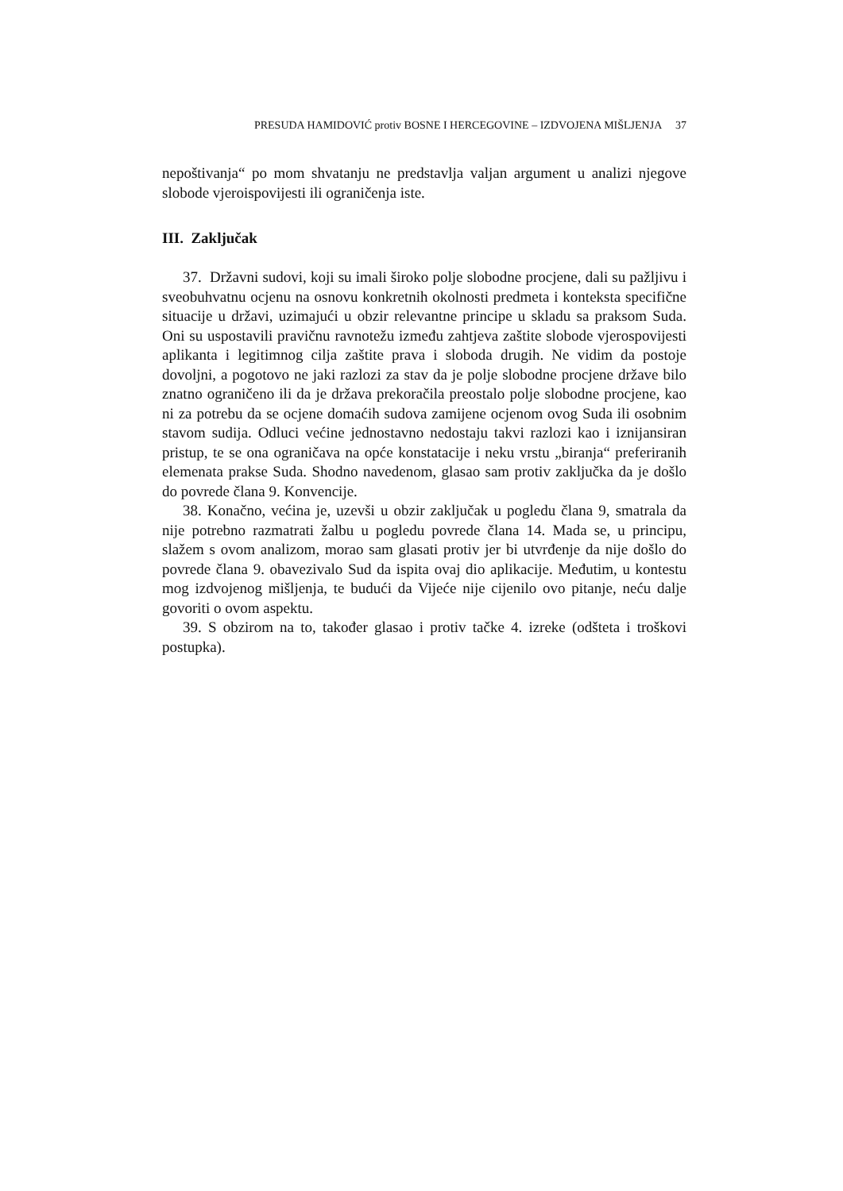PRESUDA HAMIDOVIĆ protiv BOSNE I HERCEGOVINE – IZDVOJENA MIŠLJENJA 37
nepoštivanja“ po mom shvatanju ne predstavlja valjan argument u analizi njegove slobode vjeroispovijesti ili ograničenja iste.
III. Zaključak
37. Državni sudovi, koji su imali široko polje slobodne procjene, dali su pažljivu i sveobuhvatnu ocjenu na osnovu konkretnih okolnosti predmeta i konteksta specifične situacije u državi, uzimajući u obzir relevantne principe u skladu sa praksom Suda. Oni su uspostavili pravičnu ravnotežu između zahtjeva zaštite slobode vjerospovijesti aplikanta i legitimnog cilja zaštite prava i sloboda drugih. Ne vidim da postoje dovoljni, a pogotovo ne jaki razlozi za stav da je polje slobodne procjene države bilo znatno ograničeno ili da je država prekoračila preostalo polje slobodne procjene, kao ni za potrebu da se ocjene domaćih sudova zamijene ocjenom ovog Suda ili osobnim stavom sudija. Odluci većine jednostavno nedostaju takvi razlozi kao i iznijansiran pristup, te se ona ograničava na opće konstatacije i neku vrstu „biranja“ preferiranih elemenata prakse Suda. Shodno navedenom, glasao sam protiv zaključka da je došlo do povrede člana 9. Konvencije.
38. Konačno, većina je, uzevši u obzir zaključak u pogledu člana 9, smatrala da nije potrebno razmatrati žalbu u pogledu povrede člana 14. Mada se, u principu, slažem s ovom analizom, morao sam glasati protiv jer bi utvrđenje da nije došlo do povrede člana 9. obavezivalo Sud da ispita ovaj dio aplikacije. Međutim, u kontestu mog izdvojenog mišljenja, te budući da Vijeće nije cijenilo ovo pitanje, neću dalje govoriti o ovom aspektu.
39. S obzirom na to, također glasao i protiv tačke 4. izreke (odšteta i troškovi postupka).